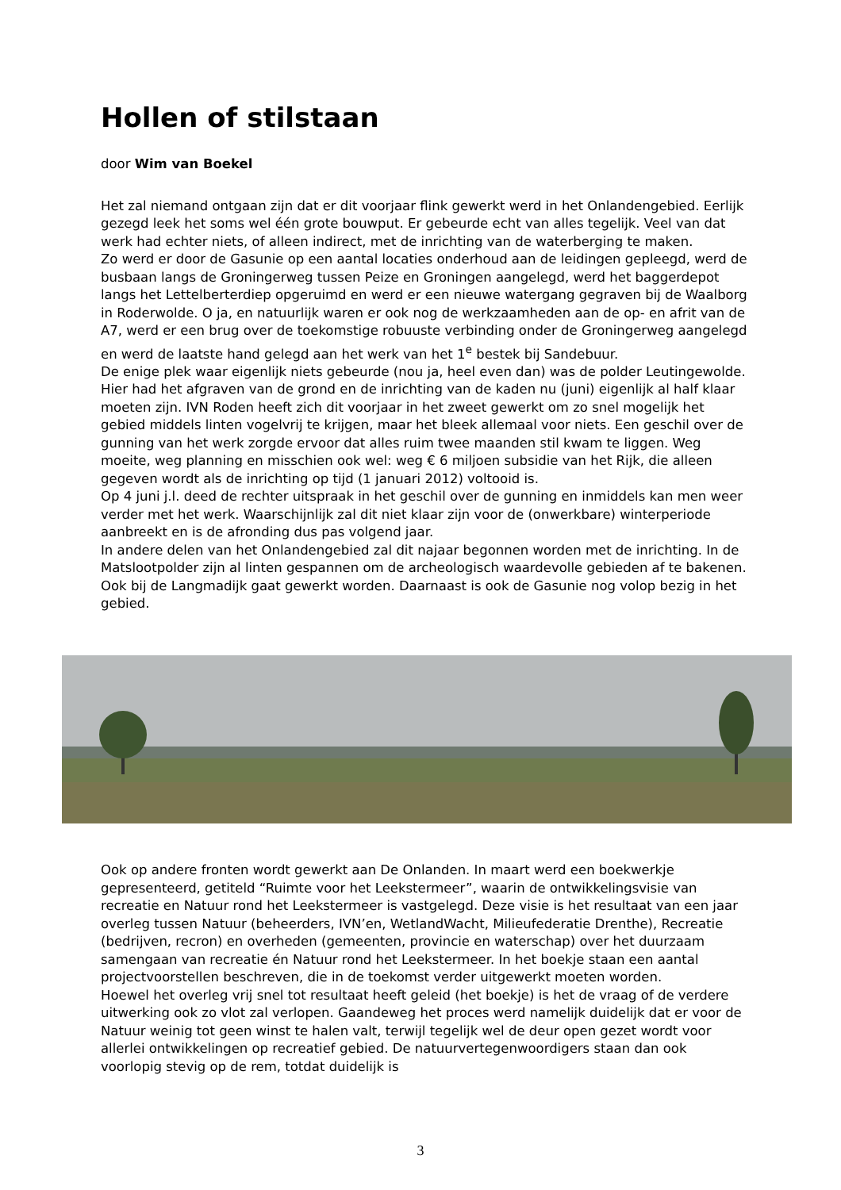Hollen of stilstaan
door Wim van Boekel
Het zal niemand ontgaan zijn dat er dit voorjaar flink gewerkt werd in het Onlandengebied. Eerlijk gezegd leek het soms wel één grote bouwput. Er gebeurde echt van alles tegelijk. Veel van dat werk had echter niets, of alleen indirect, met de inrichting van de waterberging te maken.
Zo werd er door de Gasunie op een aantal locaties onderhoud aan de leidingen gepleegd, werd de busbaan langs de Groningerweg tussen Peize en Groningen aangelegd, werd het baggerdepot langs het Lettelberterdiep opgeruimd en werd er een nieuwe watergang gegraven bij de Waalborg in Roderwolde. O ja, en natuurlijk waren er ook nog de werkzaamheden aan de op- en afrit van de A7, werd er een brug over de toekomstige robuuste verbinding onder de Groningerweg aangelegd en werd de laatste hand gelegd aan het werk van het 1<sup>e</sup> bestek bij Sandebuur.
De enige plek waar eigenlijk niets gebeurde (nou ja, heel even dan) was de polder Leutingewolde. Hier had het afgraven van de grond en de inrichting van de kaden nu (juni) eigenlijk al half klaar moeten zijn. IVN Roden heeft zich dit voorjaar in het zweet gewerkt om zo snel mogelijk het gebied middels linten vogelvrij te krijgen, maar het bleek allemaal voor niets. Een geschil over de gunning van het werk zorgde ervoor dat alles ruim twee maanden stil kwam te liggen. Weg moeite, weg planning en misschien ook wel: weg € 6 miljoen subsidie van het Rijk, die alleen gegeven wordt als de inrichting op tijd (1 januari 2012) voltooid is.
Op 4 juni j.l. deed de rechter uitspraak in het geschil over de gunning en inmiddels kan men weer verder met het werk. Waarschijnlijk zal dit niet klaar zijn voor de (onwerkbare) winterperiode aanbreekt en is de afronding dus pas volgend jaar.
In andere delen van het Onlandengebied zal dit najaar begonnen worden met de inrichting. In de Matslootpolder zijn al linten gespannen om de archeologisch waardevolle gebieden af te bakenen. Ook bij de Langmadijk gaat gewerkt worden. Daarnaast is ook de Gasunie nog volop bezig in het gebied.
Ook op andere fronten wordt gewerkt aan De Onlanden. In maart werd een boekwerkje gepresenteerd, getiteld “Ruimte voor het Leekstermeer”, waarin de ontwikkelingsvisie van recreatie en Natuur rond het Leekstermeer is vastgelegd. Deze visie is het resultaat van een jaar overleg tussen Natuur (beheerders, IVN’en, WetlandWacht, Milieufederatie Drenthe), Recreatie (bedrijven, recron) en overheden (gemeenten, provincie en waterschap) over het duurzaam samengaan van recreatie én Natuur rond het Leekstermeer. In het boekje staan een aantal projectvoorstellen beschreven, die in de toekomst verder uitgewerkt moeten worden.
Hoewel het overleg vrij snel tot resultaat heeft geleid (het boekje) is het de vraag of de verdere uitwerking ook zo vlot zal verlopen. Gaandeweg het proces werd namelijk duidelijk dat er voor de Natuur weinig tot geen winst te halen valt, terwijl tegelijk wel de deur open gezet wordt voor allerlei ontwikkelingen op recreatief gebied. De natuurvertegenwoordigers staan dan ook voorlopig stevig op de rem, totdat duidelijk is
3